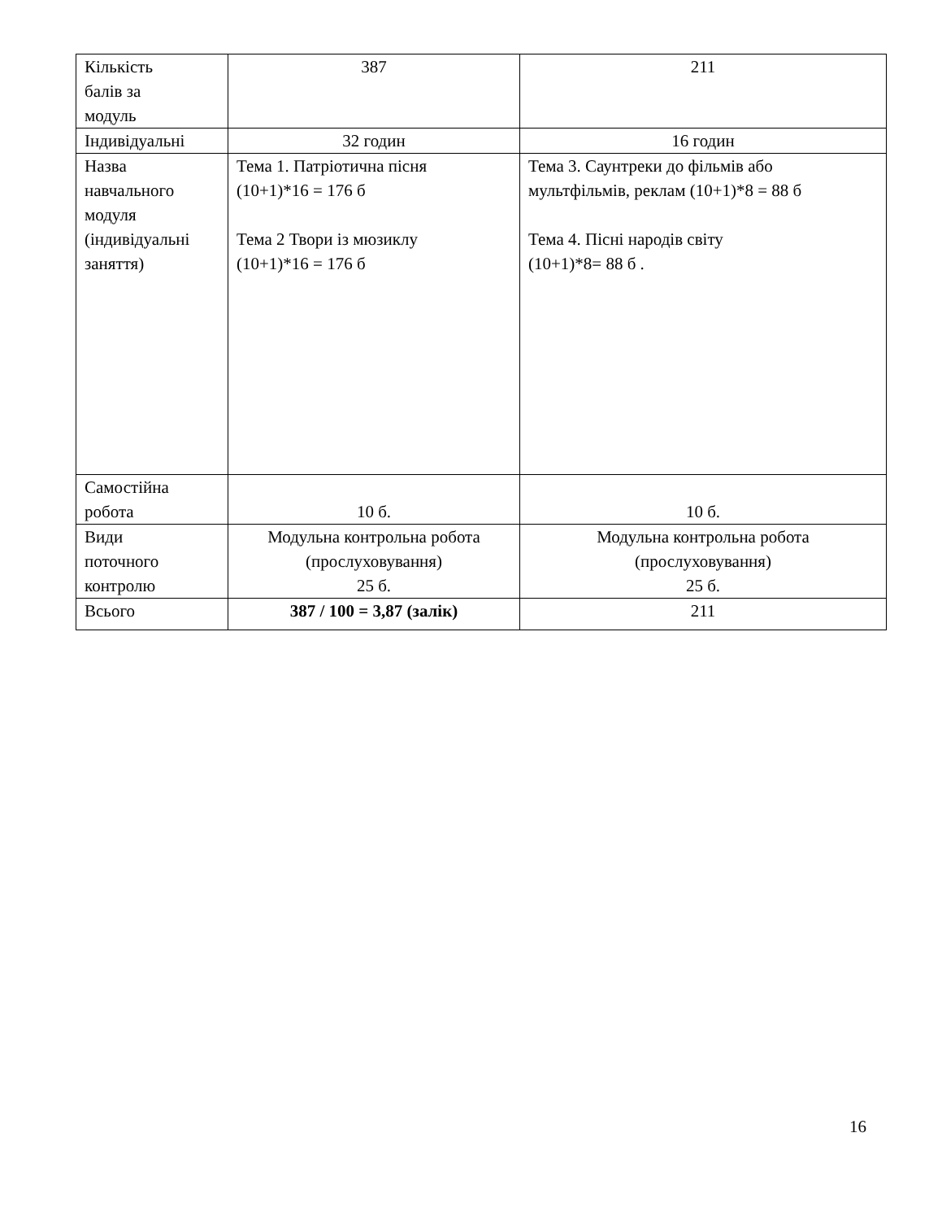| Кількість балів за модуль | 387 | 211 |
| Індивідуальні | 32 годин | 16 годин |
| Назва навчального модуля (індивідуальні заняття) | Тема 1. Патріотична пісня (10+1)*16 = 176 б Тема 2 Твори із мюзиклу (10+1)*16 = 176 б | Тема 3. Саунтреки до фільмів або мультфільмів, реклам (10+1)*8 = 88 б Тема 4. Пісні народів світу (10+1)*8= 88 б . |
| Самостійна робота | 10 б. | 10 б. |
| Види поточного контролю | Модульна контрольна робота (прослуховування) 25 б. | Модульна контрольна робота (прослуховування) 25 б. |
| Всього | 387 / 100 = 3,87 (залік) | 211 |
16